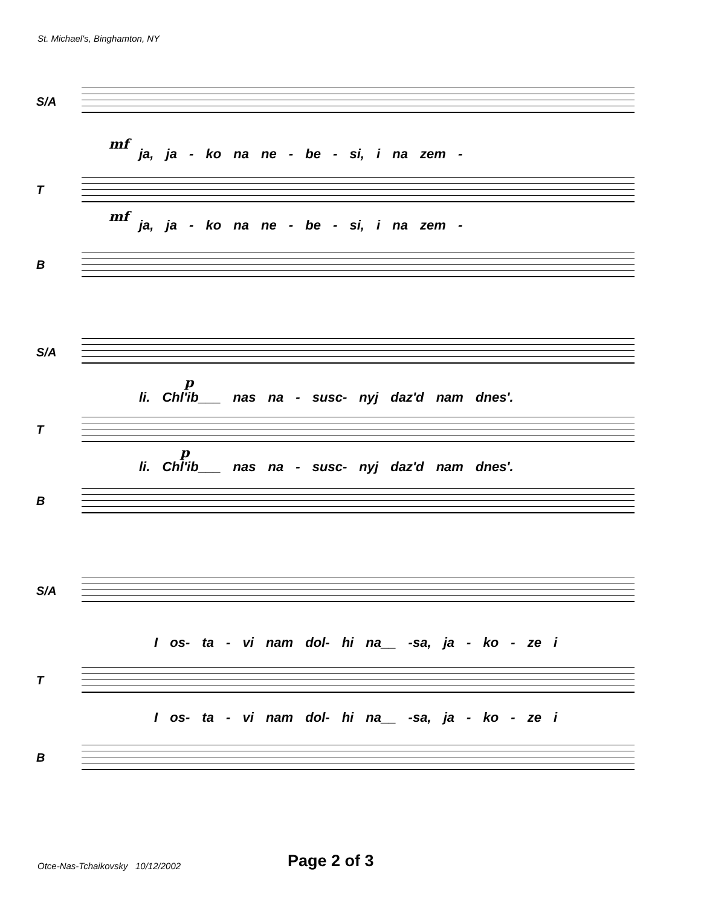St. Michael's, Binghamton, NY
S/A
mf
ja, ja - ko na ne - be - si, i na zem -
T
mf
ja, ja - ko na ne - be - si, i na zem -
B
S/A
p
li. Chl'ib___ nas na - susc- nyj daz'd nam dnes'.
T
p
li. Chl'ib___ nas na - susc- nyj daz'd nam dnes'.
B
S/A
I os- ta - vi nam dol- hi na__ -sa, ja - ko - ze i
T
I os- ta - vi nam dol- hi na__ -sa, ja - ko - ze i
B
Otce-Nas-Tchaikovsky 10/12/2002
Page 2 of 3